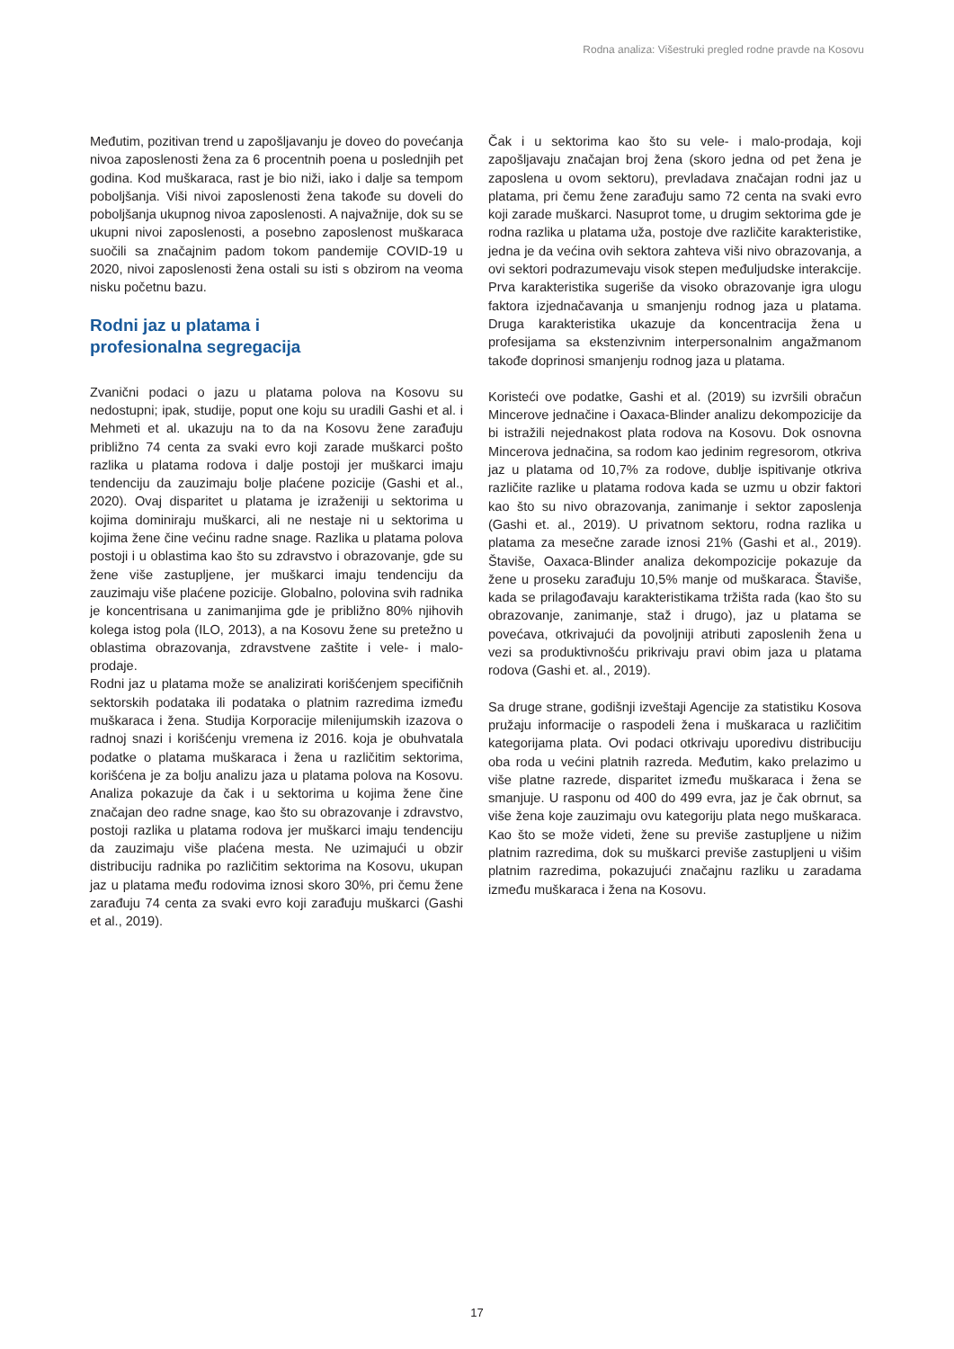Rodna analiza: Višestruki pregled rodne pravde na Kosovu
Međutim, pozitivan trend u zapošljavanju je doveo do povećanja nivoa zaposlenosti žena za 6 procentnih poena u poslednjih pet godina. Kod muškaraca, rast je bio niži, iako i dalje sa tempom poboljšanja. Viši nivoi zaposlenosti žena takođe su doveli do poboljšanja ukupnog nivoa zaposlenosti. A najvažnije, dok su se ukupni nivoi zaposlenosti, a posebno zaposlenost muškaraca suočili sa značajnim padom tokom pandemije COVID-19 u 2020, nivoi zaposlenosti žena ostali su isti s obzirom na veoma nisku početnu bazu.
Rodni jaz u platama i
profesionalna segregacija
Zvanični podaci o jazu u platama polova na Kosovu su nedostupni; ipak, studije, poput one koju su uradili Gashi et al. i Mehmeti et al. ukazuju na to da na Kosovu žene zarađuju približno 74 centa za svaki evro koji zarade muškarci pošto razlika u platama rodova i dalje postoji jer muškarci imaju tendenciju da zauzimaju bolje plaćene pozicije (Gashi et al., 2020). Ovaj disparitet u platama je izraženiji u sektorima u kojima dominiraju muškarci, ali ne nestaje ni u sektorima u kojima žene čine većinu radne snage. Razlika u platama polova postoji i u oblastima kao što su zdravstvo i obrazovanje, gde su žene više zastupljene, jer muškarci imaju tendenciju da zauzimaju više plaćene pozicije. Globalno, polovina svih radnika je koncentrisana u zanimanjima gde je približno 80% njihovih kolega istog pola (ILO, 2013), a na Kosovu žene su pretežno u oblastima obrazovanja, zdravstvene zaštite i vele- i malo-prodaje.
Rodni jaz u platama može se analizirati korišćenjem specifičnih sektorskih podataka ili podataka o platnim razredima između muškaraca i žena. Studija Korporacije milenijumskih izazova o radnoj snazi i korišćenju vremena iz 2016. koja je obuhvatala podatke o platama muškaraca i žena u različitim sektorima, korišćena je za bolju analizu jaza u platama polova na Kosovu. Analiza pokazuje da čak i u sektorima u kojima žene čine značajan deo radne snage, kao što su obrazovanje i zdravstvo, postoji razlika u platama rodova jer muškarci imaju tendenciju da zauzimaju više plaćena mesta. Ne uzimajući u obzir distribuciju radnika po različitim sektorima na Kosovu, ukupan jaz u platama među rodovima iznosi skoro 30%, pri čemu žene zarađuju 74 centa za svaki evro koji zarađuju muškarci (Gashi et al., 2019).
Čak i u sektorima kao što su vele- i malo-prodaja, koji zapošljavaju značajan broj žena (skoro jedna od pet žena je zaposlena u ovom sektoru), prevladava značajan rodni jaz u platama, pri čemu žene zarađuju samo 72 centa na svaki evro koji zarade muškarci. Nasuprot tome, u drugim sektorima gde je rodna razlika u platama uža, postoje dve različite karakteristike, jedna je da većina ovih sektora zahteva viši nivo obrazovanja, a ovi sektori podrazumevaju visok stepen međuljudske interakcije. Prva karakteristika sugeriše da visoko obrazovanje igra ulogu faktora izjednačavanja u smanjenju rodnog jaza u platama. Druga karakteristika ukazuje da koncentracija žena u profesijama sa ekstenzivnim interpersonalnim angažmanom takođe doprinosi smanjenju rodnog jaza u platama.
Koristeći ove podatke, Gashi et al. (2019) su izvršili obračun Mincerove jednačine i Oaxaca-Blinder analizu dekompozicije da bi istražili nejednakost plata rodova na Kosovu. Dok osnovna Mincerova jednačina, sa rodom kao jedinim regresorom, otkriva jaz u platama od 10,7% za rodove, dublje ispitivanje otkriva različite razlike u platama rodova kada se uzmu u obzir faktori kao što su nivo obrazovanja, zanimanje i sektor zaposlenja (Gashi et. al., 2019). U privatnom sektoru, rodna razlika u platama za mesečne zarade iznosi 21% (Gashi et al., 2019). Štaviše, Oaxaca-Blinder analiza dekompozicije pokazuje da žene u proseku zarađuju 10,5% manje od muškaraca. Štaviše, kada se prilagođavaju karakteristikama tržišta rada (kao što su obrazovanje, zanimanje, staž i drugo), jaz u platama se povećava, otkrivajući da povoljniji atributi zaposlenih žena u vezi sa produktivnošću prikrivaju pravi obim jaza u platama rodova (Gashi et. al., 2019).
Sa druge strane, godišnji izveštaji Agencije za statistiku Kosova pružaju informacije o raspodeli žena i muškaraca u različitim kategorijama plata. Ovi podaci otkrivaju uporedivu distribuciju oba roda u većini platnih razreda. Međutim, kako prelazimo u više platne razrede, disparitet između muškaraca i žena se smanjuje. U rasponu od 400 do 499 evra, jaz je čak obrnut, sa više žena koje zauzimaju ovu kategoriju plata nego muškaraca. Kao što se može videti, žene su previše zastupljene u nižim platnim razredima, dok su muškarci previše zastupljeni u višim platnim razredima, pokazujući značajnu razliku u zaradama između muškaraca i žena na Kosovu.
17